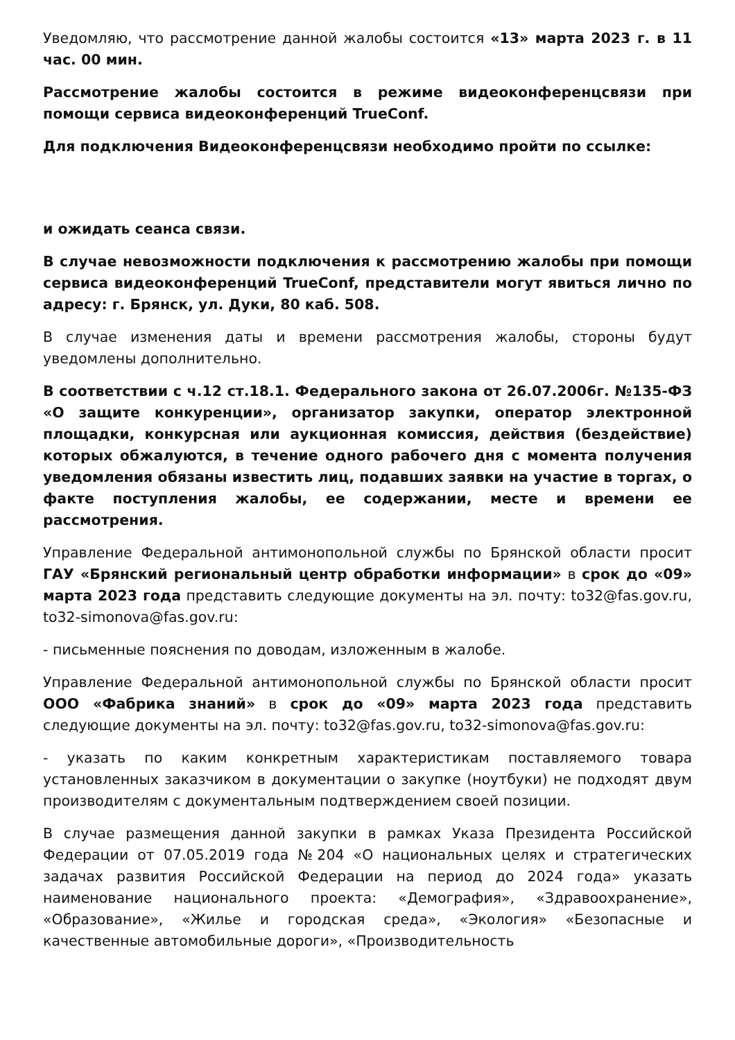Уведомляю, что рассмотрение данной жалобы состоится «13» марта 2023 г. в 11 час. 00 мин.
Рассмотрение жалобы состоится в режиме видеоконференцсвязи при помощи сервиса видеоконференций TrueConf.
Для подключения Видеоконференцсвязи необходимо пройти по ссылке:
и ожидать сеанса связи.
В случае невозможности подключения к рассмотрению жалобы при помощи сервиса видеоконференций TrueConf, представители могут явиться лично по адресу: г. Брянск, ул. Дуки, 80 каб. 508.
В случае изменения даты и времени рассмотрения жалобы, стороны будут уведомлены дополнительно.
В соответствии с ч.12 ст.18.1. Федерального закона от 26.07.2006г. №135-ФЗ «О защите конкуренции», организатор закупки, оператор электронной площадки, конкурсная или аукционная комиссия, действия (бездействие) которых обжалуются, в течение одного рабочего дня с момента получения уведомления обязаны известить лиц, подавших заявки на участие в торгах, о факте поступления жалобы, ее содержании, месте и времени ее рассмотрения.
Управление Федеральной антимонопольной службы по Брянской области просит ГАУ «Брянский региональный центр обработки информации» в срок до «09» марта 2023 года представить следующие документы на эл. почту: to32@fas.gov.ru, to32-simonova@fas.gov.ru:
- письменные пояснения по доводам, изложенным в жалобе.
Управление Федеральной антимонопольной службы по Брянской области просит ООО «Фабрика знаний» в срок до «09» марта 2023 года представить следующие документы на эл. почту: to32@fas.gov.ru, to32-simonova@fas.gov.ru:
- указать по каким конкретным характеристикам поставляемого товара установленных заказчиком в документации о закупке (ноутбуки) не подходят двум производителям с документальным подтверждением своей позиции.
В случае размещения данной закупки в рамках Указа Президента Российской Федерации от 07.05.2019 года №204 «О национальных целях и стратегических задачах развития Российской Федерации на период до 2024 года» указать наименование национального проекта: «Демография», «Здравоохранение», «Образование», «Жилье и городская среда», «Экология» «Безопасные и качественные автомобильные дороги», «Производительность